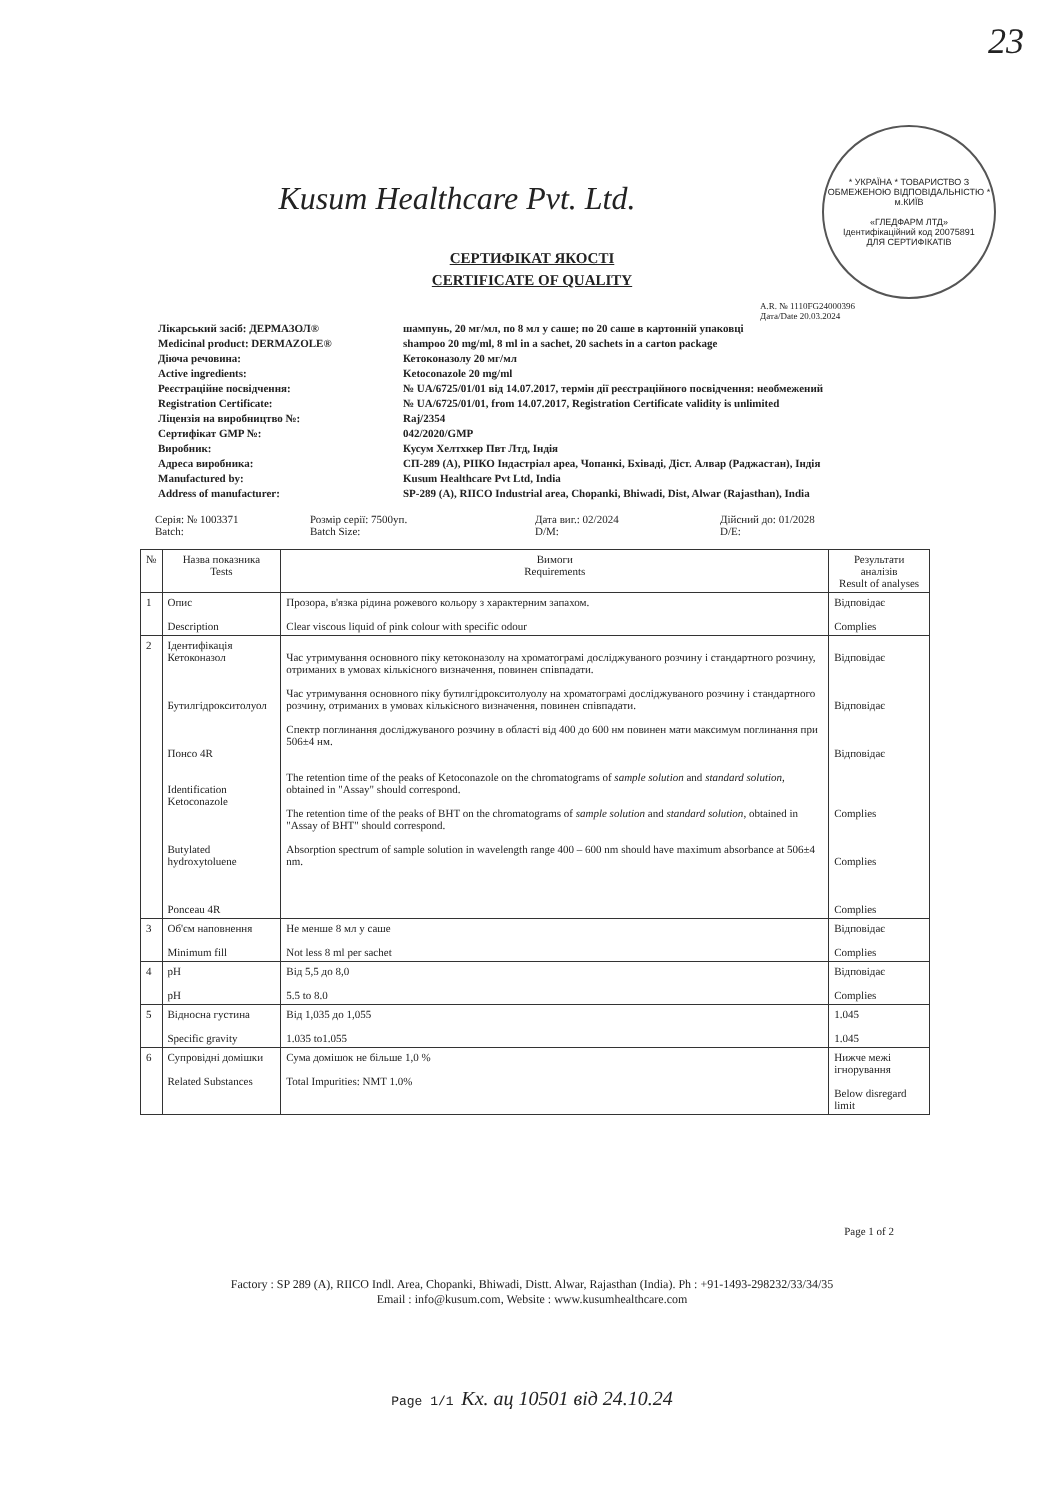23
* УКРАЇНА * ТОВАРИСТВО З ОБМЕЖЕНОЮ ВІДПОВІДАЛЬНІСТЮ * м.КИЇВ
«ГЛЕДФАРМ ЛТД»
Ідентифікаційний код 20075891
ДЛЯ СЕРТИФІКАТІВ
Kusum Healthcare Pvt. Ltd.
СЕРТИФІКАТ ЯКОСТІ
CERTIFICATE OF QUALITY
A.R. № 1110FG24000396
Дата/Date 20.03.2024
Лікарський засіб: ДЕРМАЗОЛ®
шампунь, 20 мг/мл, по 8 мл у саше; по 20 саше в картонній упаковці
Medicinal product: DERMAZOLE®
shampoo 20 mg/ml, 8 ml in a sachet, 20 sachets in a carton package
Діюча речовина:
Кетоконазолу 20 мг/мл
Active ingredients:
Ketoconazole 20 mg/ml
Реєстраційне посвідчення:
№ UA/6725/01/01 від 14.07.2017, термін дії реєстраційного посвідчення: необмежений
Registration Certificate:
№ UA/6725/01/01, from 14.07.2017, Registration Certificate validity is unlimited
Ліцензія на виробництво №:
Raj/2354
Сертифікат GMP №:
042/2020/GMP
Виробник:
Кусум Хелтхкер Пвт Лтд, Індія
Адреса виробника:
СП-289 (А), РІІКО Індастріал ареа, Чопанкі, Бхіваді, Діст. Алвар (Раджастан), Індія
Manufactured by:
Kusum Healthcare Pvt Ltd, India
Address of manufacturer:
SP-289 (A), RIICO Industrial area, Chopanki, Bhiwadi, Dist, Alwar (Rajasthan), India
Серія: № 1003371
Batch:
Розмір серії: 7500уп.
Batch Size:
Дата виг.: 02/2024
D/M:
Дійсний до: 01/2028
D/E:
| № | Назва показника Tests | Вимоги Requirements | Результати аналізів Result of analyses |
| --- | --- | --- | --- |
| 1 | Опис Description | Прозора, в'язка рідина рожевого кольору з характерним запахом. Clear viscous liquid of pink colour with specific odour | Відповідає Complies |
| 2 | Ідентифікація Кетоконазол Бутилгідрокситолуол Понсо 4R Identification Ketoconazole Butylated hydroxytoluene Ponceau 4R | Час утримування основного піку кетоконазолу на хроматограмі досліджуваного розчину і стандартного розчину, отриманих в умовах кількісного визначення, повинен співпадати. Час утримування основного піку бутилгідрокситолуолу на хроматограмі досліджуваного розчину і стандартного розчину, отриманих в умовах кількісного визначення, повинен співпадати. Спектр поглинання досліджуваного розчину в області від 400 до 600 нм повинен мати максимум поглинання при 506±4 нм. The retention time of the peaks of Ketoconazole on the chromatograms of sample solution and standard solution , obtained in "Assay" should correspond. The retention time of the peaks of BHT on the chromatograms of sample solution and standard solution , obtained in "Assay of BHT" should correspond. Absorption spectrum of sample solution in wavelength range 400 – 600 nm should have maximum absorbance at 506±4 nm. | Відповідає Відповідає Відповідає Complies Complies Complies |
| 3 | Об'єм наповнення Minimum fill | Не менше 8 мл у саше Not less 8 ml per sachet | Відповідає Complies |
| 4 | pH pH | Від 5,5 до 8,0 5.5 to 8.0 | Відповідає Complies |
| 5 | Відносна густина Specific gravity | Від 1,035 до 1,055 1.035 to1.055 | 1.045 1.045 |
| 6 | Супровідні домішки Related Substances | Сума домішок не більше 1,0 % Total Impurities: NMT 1.0% | Нижче межі ігнорування Below disregard limit |
Page 1 of 2
Factory : SP 289 (A), RIICO Indl. Area, Chopanki, Bhiwadi, Distt. Alwar, Rajasthan (India). Ph : +91-1493-298232/33/34/35
Email : info@kusum.com, Website : www.kusumhealthcare.com
Page 1/1 Кх. ац 10501 від 24.10.24